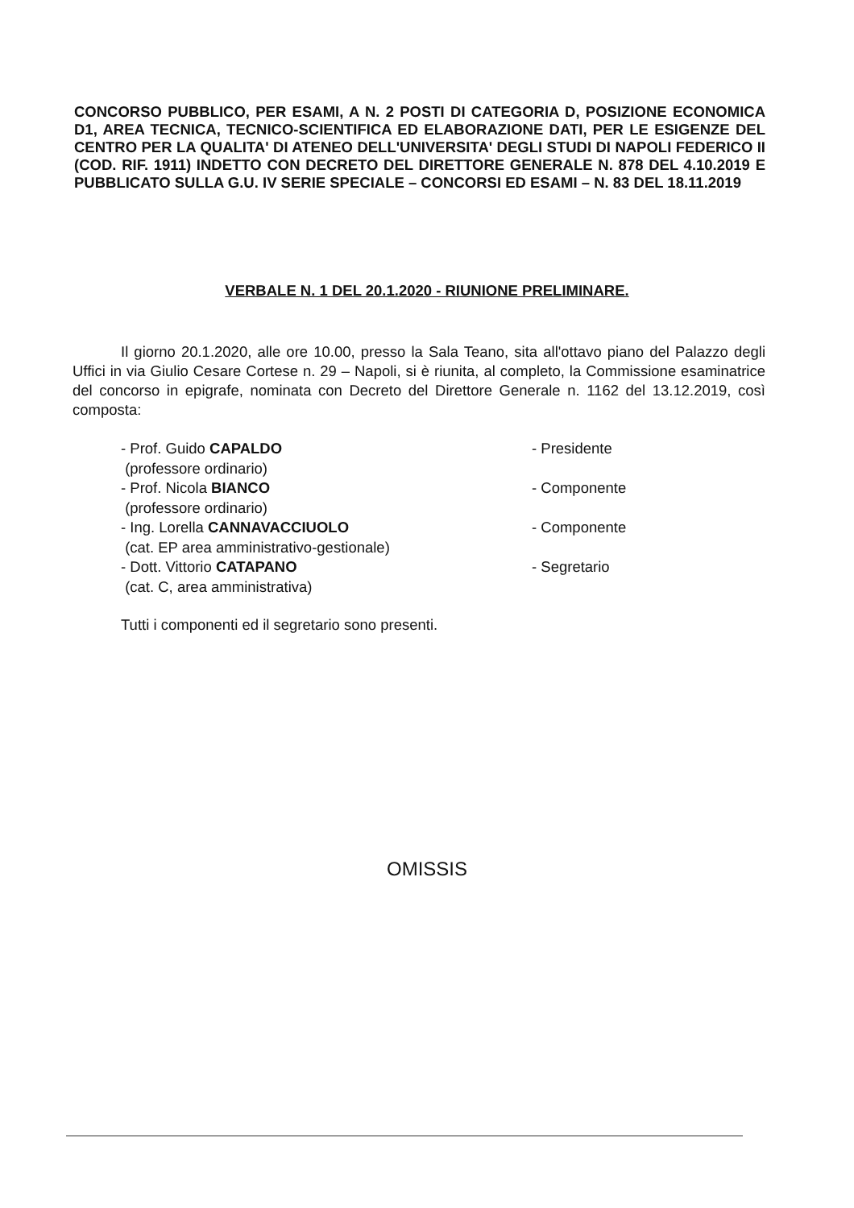CONCORSO PUBBLICO, PER ESAMI, A N. 2 POSTI DI CATEGORIA D, POSIZIONE ECONOMICA D1, AREA TECNICA, TECNICO-SCIENTIFICA ED ELABORAZIONE DATI, PER LE ESIGENZE DEL CENTRO PER LA QUALITA' DI ATENEO DELL'UNIVERSITA' DEGLI STUDI DI NAPOLI FEDERICO II (COD. RIF. 1911) INDETTO CON DECRETO DEL DIRETTORE GENERALE N. 878 DEL 4.10.2019 E PUBBLICATO SULLA G.U. IV SERIE SPECIALE – CONCORSI ED ESAMI – N. 83 DEL 18.11.2019
VERBALE N. 1 DEL 20.1.2020 - RIUNIONE PRELIMINARE.
Il giorno 20.1.2020, alle ore 10.00, presso la Sala Teano, sita all'ottavo piano del Palazzo degli Uffici in via Giulio Cesare Cortese n. 29 – Napoli, si è riunita, al completo, la Commissione esaminatrice del concorso in epigrafe, nominata con Decreto del Direttore Generale n. 1162 del 13.12.2019, così composta:
- Prof. Guido CAPALDO
(professore ordinario)
- Presidente
- Prof. Nicola BIANCO
(professore ordinario)
- Componente
- Ing. Lorella CANNAVACCIUOLO
(cat. EP area amministrativo-gestionale)
- Componente
- Dott. Vittorio CATAPANO
(cat. C, area amministrativa)
- Segretario
Tutti i componenti ed il segretario sono presenti.
OMISSIS